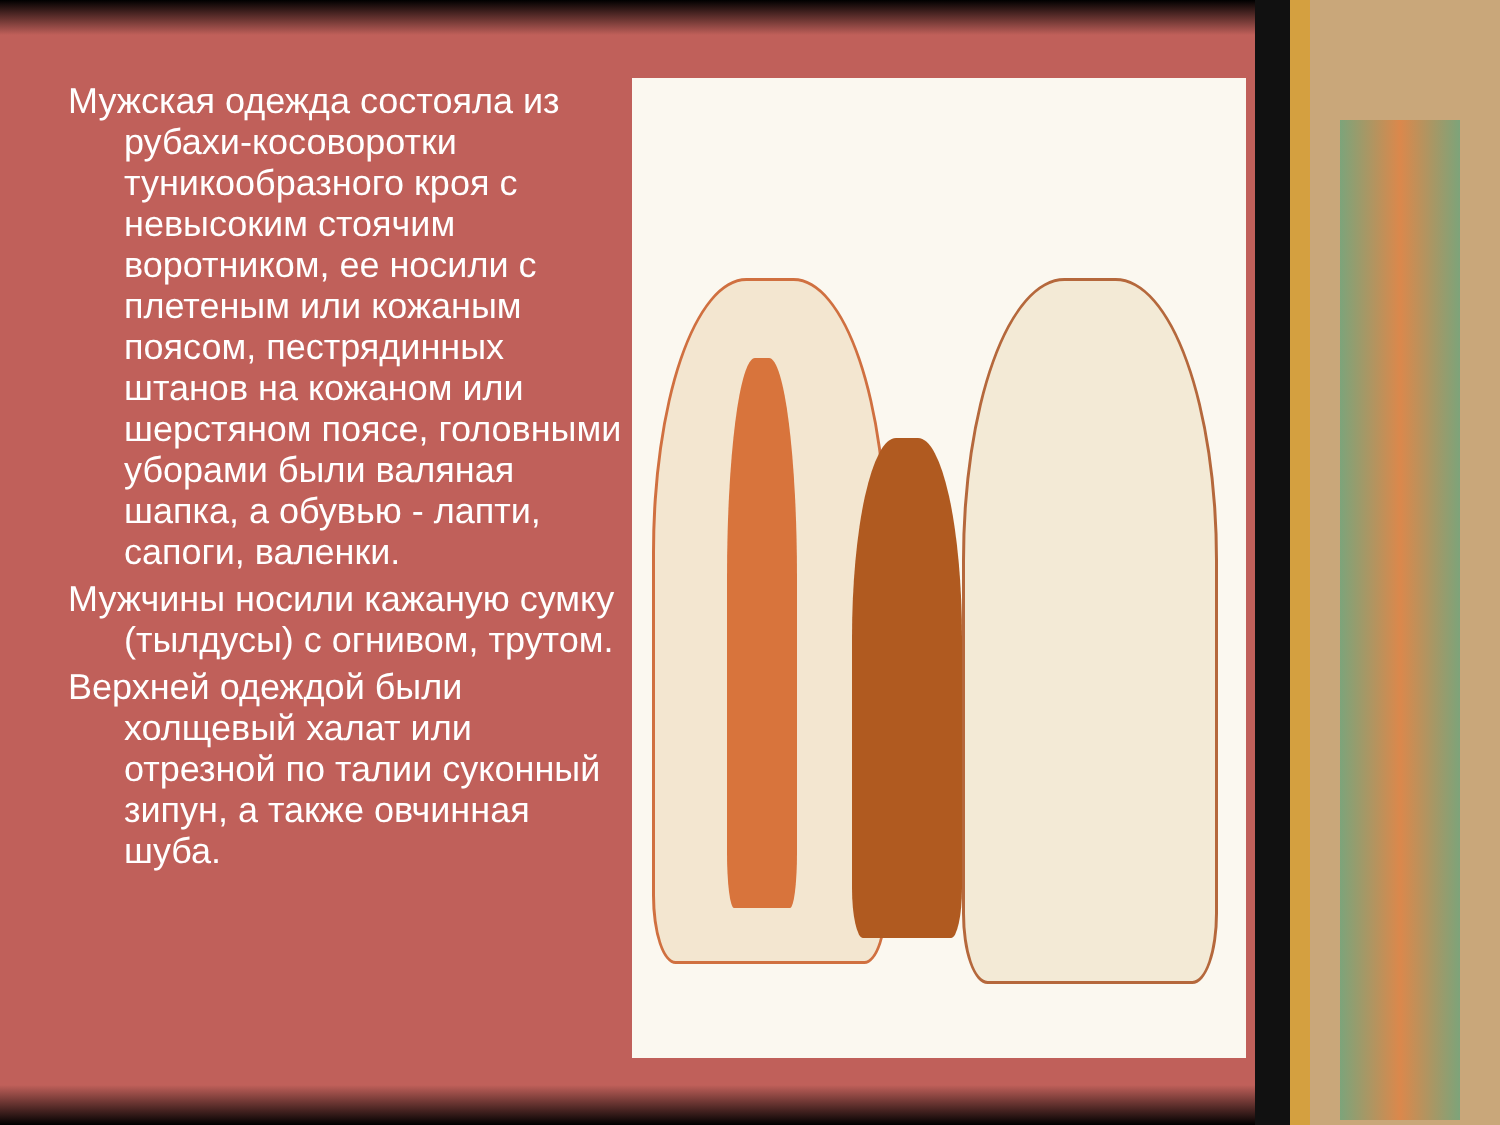Мужская одежда состояла из рубахи-косоворотки туникообразного кроя с невысоким стоячим воротником, ее носили с плетеным или кожаным поясом, пестрядинных штанов на кожаном или шерстяном поясе, головными уборами были валяная шапка, а обувью - лапти, сапоги, валенки.
Мужчины носили кажаную сумку (тылдусы) с огнивом, трутом.
Верхней одеждой были холщевый халат или отрезной по талии суконный зипун, а также овчинная шуба.